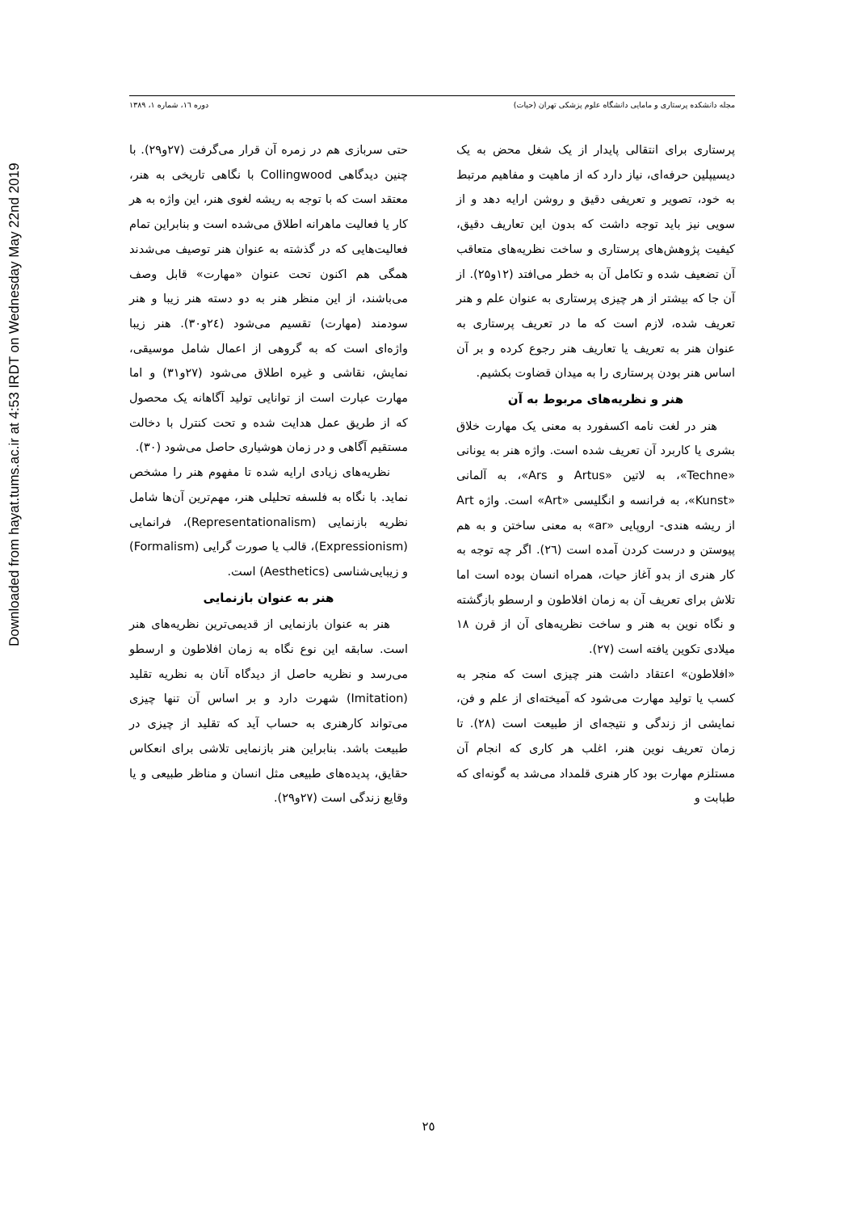Downloaded from hayat.tums.ac.ir at 4:53 IRDT on Wednesday May 22nd 2019
مجله دانشکده پرستاری و مامایی دانشگاه علوم پزشکی تهران (حیات) دوره ۱٦، شماره ۱، ۱۳۸۹
پرستاری برای انتقالی پایدار از یک شغل محض به یک دیسیپلین حرفه‌ای، نیاز دارد که از ماهیت و مفاهیم مرتبط به خود، تصویر و تعریفی دقیق و روشن ارایه دهد و از سویی نیز باید توجه داشت که بدون این تعاریف دقیق، کیفیت پژوهش‌های پرستاری و ساخت نظریه‌های متعاقب آن تضعیف شده و تکامل آن به خطر می‌افتد (۱۲و۲۵). از آن جا که بیشتر از هر چیزی پرستاری به عنوان علم و هنر تعریف شده، لازم است که ما در تعریف پرستاری به عنوان هنر به تعریف یا تعاریف هنر رجوع کرده و بر آن اساس هنر بودن پرستاری را به میدان قضاوت بکشیم.
هنر و نظریه‌های مربوط به آن
هنر در لغت نامه اکسفورد به معنی یک مهارت خلاق بشری یا کاربرد آن تعریف شده است. واژه هنر به یونانی «Techne»، به لاتین «Artus و Ars»، به آلمانی «Kunst»، به فرانسه و انگلیسی «Art» است. واژه Art از ریشه هندی- اروپایی «ar» به معنی ساختن و به هم پیوستن و درست کردن آمده است (٢٦). اگر چه توجه به کار هنری از بدو آغاز حیات، همراه انسان بوده است اما تلاش برای تعریف آن به زمان افلاطون و ارسطو بازگشته و نگاه نوین به هنر و ساخت نظریه‌های آن از قرن ١٨ میلادی تکوین یافته است (٢٧).
«افلاطون» اعتقاد داشت هنر چیزی است که منجر به کسب یا تولید مهارت می‌شود که آمیخته‌ای از علم و فن، نمایشی از زندگی و نتیجه‌ای از طبیعت است (٢٨). تا زمان تعریف نوین هنر، اغلب هر کاری که انجام آن مستلزم مهارت بود کار هنری قلمداد می‌شد به گونه‌ای که طبابت و
حتی سربازی هم در زمره آن قرار می‌گرفت (٢٧و٢٩). با چنین دیدگاهی Collingwood با نگاهی تاریخی به هنر، معتقد است که با توجه به ریشه لغوی هنر، این واژه به هر کار یا فعالیت ماهرانه اطلاق می‌شده است و بنابراین تمام فعالیت‌هایی که در گذشته به عنوان هنر توصیف می‌شدند همگی هم اکنون تحت عنوان «مهارت» قابل وصف می‌باشند، از این منظر هنر به دو دسته هنر زیبا و هنر سودمند (مهارت) تقسیم می‌شود (٢٤و٣٠). هنر زیبا واژه‌ای است که به گروهی از اعمال شامل موسیقی، نمایش، نقاشی و غیره اطلاق می‌شود (٢٧و٣١) و اما مهارت عبارت است از توانایی تولید آگاهانه یک محصول که از طریق عمل هدایت شده و تحت کنترل با دخالت مستقیم آگاهی و در زمان هوشیاری حاصل می‌شود (٣٠).
نظریه‌های زیادی ارایه شده تا مفهوم هنر را مشخص نماید. با نگاه به فلسفه تحلیلی هنر، مهم‌ترین آن‌ها شامل نظریه بازنمایی (Representationalism)، فرانمایی (Expressionism)، قالب یا صورت گرایی (Formalism) و زیبایی‌شناسی (Aesthetics) است.
هنر به عنوان بازنمایی
هنر به عنوان بازنمایی از قدیمی‌ترین نظریه‌های هنر است. سابقه این نوع نگاه به زمان افلاطون و ارسطو می‌رسد و نظریه حاصل از دیدگاه آنان به نظریه تقلید (Imitation) شهرت دارد و بر اساس آن تنها چیزی می‌تواند کارهنری به حساب آید که تقلید از چیزی در طبیعت باشد. بنابراین هنر بازنمایی تلاشی برای انعکاس حقایق، پدیده‌های طبیعی مثل انسان و مناظر طبیعی و یا وقایع زندگی است (٢٧و٢٩).
٢٥